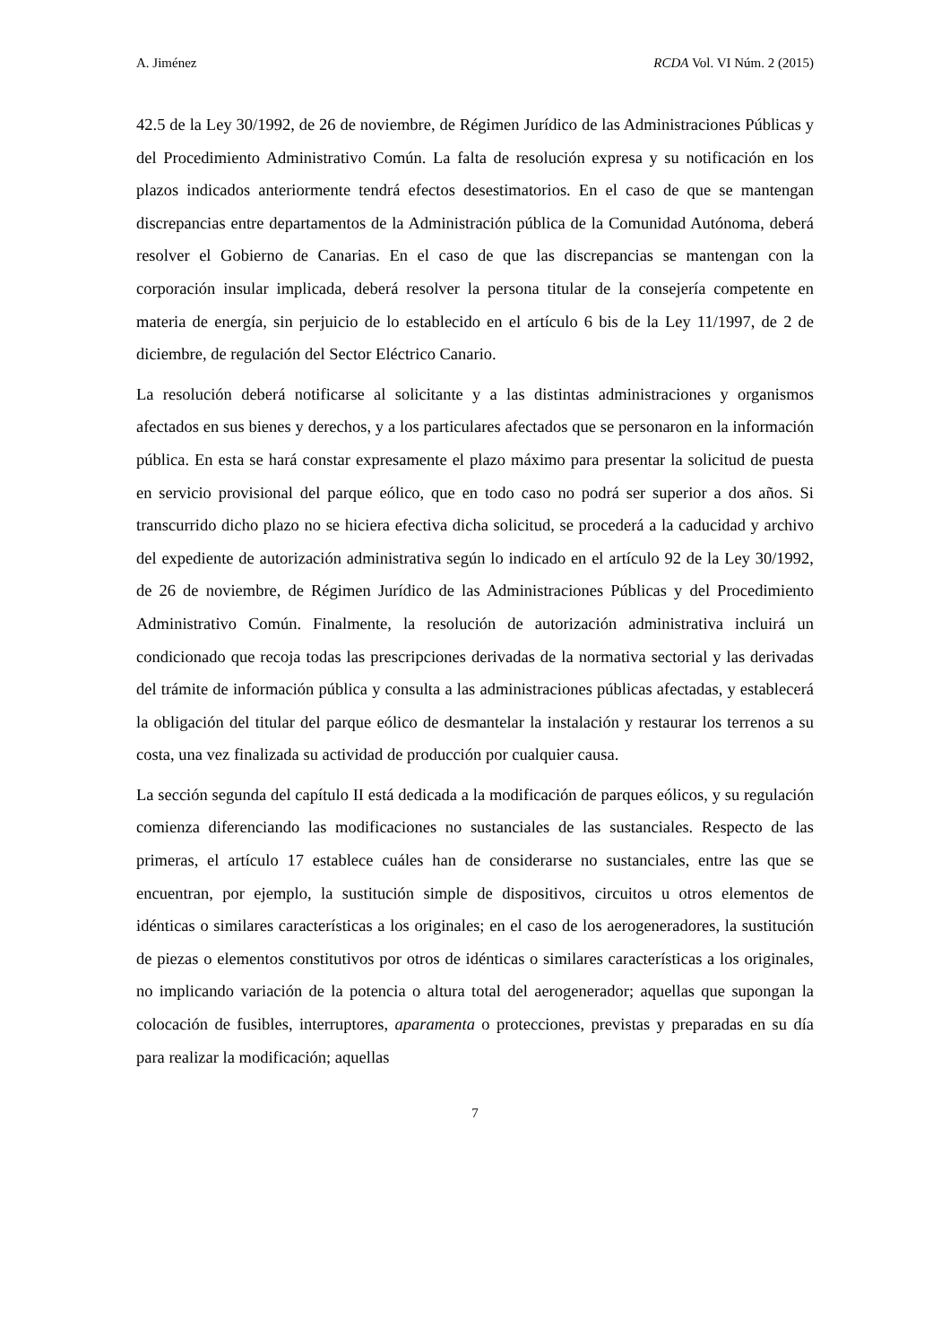A. Jiménez RCDA Vol. VI Núm. 2 (2015)
42.5 de la Ley 30/1992, de 26 de noviembre, de Régimen Jurídico de las Administraciones Públicas y del Procedimiento Administrativo Común. La falta de resolución expresa y su notificación en los plazos indicados anteriormente tendrá efectos desestimatorios. En el caso de que se mantengan discrepancias entre departamentos de la Administración pública de la Comunidad Autónoma, deberá resolver el Gobierno de Canarias. En el caso de que las discrepancias se mantengan con la corporación insular implicada, deberá resolver la persona titular de la consejería competente en materia de energía, sin perjuicio de lo establecido en el artículo 6 bis de la Ley 11/1997, de 2 de diciembre, de regulación del Sector Eléctrico Canario.
La resolución deberá notificarse al solicitante y a las distintas administraciones y organismos afectados en sus bienes y derechos, y a los particulares afectados que se personaron en la información pública. En esta se hará constar expresamente el plazo máximo para presentar la solicitud de puesta en servicio provisional del parque eólico, que en todo caso no podrá ser superior a dos años. Si transcurrido dicho plazo no se hiciera efectiva dicha solicitud, se procederá a la caducidad y archivo del expediente de autorización administrativa según lo indicado en el artículo 92 de la Ley 30/1992, de 26 de noviembre, de Régimen Jurídico de las Administraciones Públicas y del Procedimiento Administrativo Común. Finalmente, la resolución de autorización administrativa incluirá un condicionado que recoja todas las prescripciones derivadas de la normativa sectorial y las derivadas del trámite de información pública y consulta a las administraciones públicas afectadas, y establecerá la obligación del titular del parque eólico de desmantelar la instalación y restaurar los terrenos a su costa, una vez finalizada su actividad de producción por cualquier causa.
La sección segunda del capítulo II está dedicada a la modificación de parques eólicos, y su regulación comienza diferenciando las modificaciones no sustanciales de las sustanciales. Respecto de las primeras, el artículo 17 establece cuáles han de considerarse no sustanciales, entre las que se encuentran, por ejemplo, la sustitución simple de dispositivos, circuitos u otros elementos de idénticas o similares características a los originales; en el caso de los aerogeneradores, la sustitución de piezas o elementos constitutivos por otros de idénticas o similares características a los originales, no implicando variación de la potencia o altura total del aerogenerador; aquellas que supongan la colocación de fusibles, interruptores, aparamenta o protecciones, previstas y preparadas en su día para realizar la modificación; aquellas
7